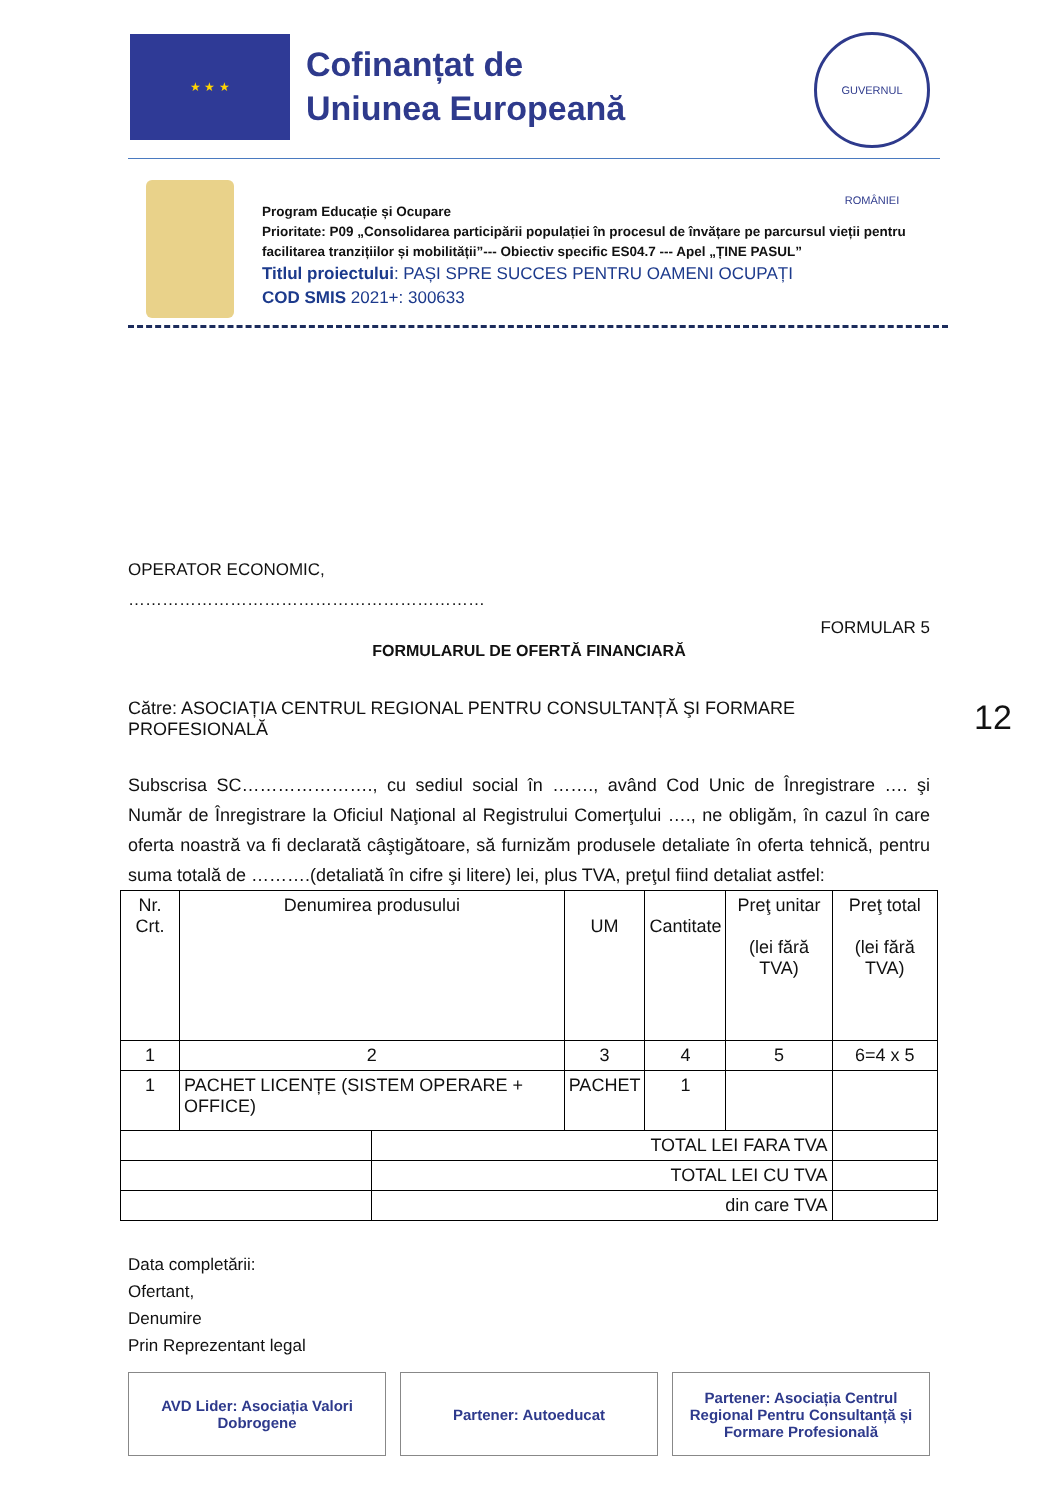★ ★ ★
Cofinanțat de
Uniunea Europeană
GUVERNUL ROMÂNIEI
Program Educație și Ocupare
Prioritate: P09 „Consolidarea participării populației în procesul de învățare pe parcursul vieții pentru facilitarea tranzițiilor și mobilității”--- Obiectiv specific ES04.7 --- Apel „ȚINE PASUL”
Titlul proiectului: PAȘI SPRE SUCCES PENTRU OAMENI OCUPAȚI
COD SMIS 2021+: 300633
OPERATOR ECONOMIC,
………………………………………………………
FORMULAR 5
FORMULARUL DE OFERTĂ FINANCIARĂ
Către: ASOCIAȚIA CENTRUL REGIONAL PENTRU CONSULTANȚĂ ŞI FORMARE PROFESIONALĂ
Subscrisa SC…………………., cu sediul social în ……., având Cod Unic de Înregistrare …. şi Număr de Înregistrare la Oficiul Naţional al Registrului Comerţului …., ne obligăm, în cazul în care oferta noastră va fi declarată câştigătoare, să furnizăm produsele detaliate în oferta tehnică, pentru suma totală de ……….(detaliată în cifre şi litere) lei, plus TVA, preţul fiind detaliat astfel:
| Nr. Crt. | Denumirea produsului | | UM | Cantitate | Preţ unitar (lei fără TVA) | Preţ total (lei fără TVA) |
| 1 | 2 | | 3 | 4 | 5 | 6=4 x 5 |
| 1 | PACHET LICENȚE (SISTEM OPERARE + OFFICE) | | PACHET | 1 | | |
| | | TOTAL LEI FARA TVA | | | | |
| | | TOTAL LEI CU TVA | | | | |
| | | din care TVA | | | | |
Data completării:
Ofertant,
Denumire
Prin Reprezentant legal
12
AVD Lider: Asociația Valori Dobrogene
Partener: Autoeducat Partener: Asociația Centrul Regional Pentru Consultanță și Formare Profesională